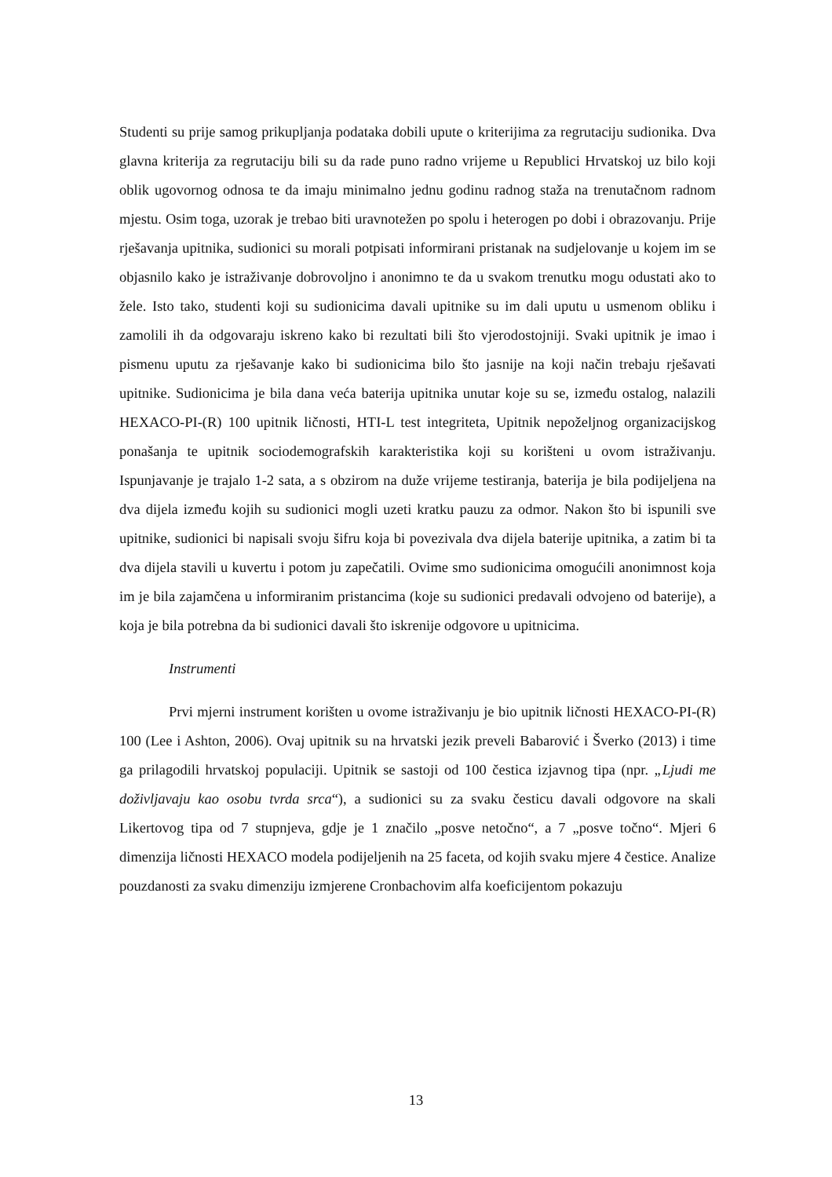Studenti su prije samog prikupljanja podataka dobili upute o kriterijima za regrutaciju sudionika. Dva glavna kriterija za regrutaciju bili su da rade puno radno vrijeme u Republici Hrvatskoj uz bilo koji oblik ugovornog odnosa te da imaju minimalno jednu godinu radnog staža na trenutačnom radnom mjestu. Osim toga, uzorak je trebao biti uravnotežen po spolu i heterogen po dobi i obrazovanju. Prije rješavanja upitnika, sudionici su morali potpisati informirani pristanak na sudjelovanje u kojem im se objasnilo kako je istraživanje dobrovoljno i anonimno te da u svakom trenutku mogu odustati ako to žele. Isto tako, studenti koji su sudionicima davali upitnike su im dali uputu u usmenom obliku i zamolili ih da odgovaraju iskreno kako bi rezultati bili što vjerodostojniji. Svaki upitnik je imao i pismenu uputu za rješavanje kako bi sudionicima bilo što jasnije na koji način trebaju rješavati upitnike. Sudionicima je bila dana veća baterija upitnika unutar koje su se, između ostalog, nalazili HEXACO-PI-(R) 100 upitnik ličnosti, HTI-L test integriteta, Upitnik nepoželjnog organizacijskog ponašanja te upitnik sociodemografskih karakteristika koji su korišteni u ovom istraživanju. Ispunjavanje je trajalo 1-2 sata, a s obzirom na duže vrijeme testiranja, baterija je bila podijeljena na dva dijela između kojih su sudionici mogli uzeti kratku pauzu za odmor. Nakon što bi ispunili sve upitnike, sudionici bi napisali svoju šifru koja bi povezivala dva dijela baterije upitnika, a zatim bi ta dva dijela stavili u kuvertu i potom ju zapečatili. Ovime smo sudionicima omogućili anonimnost koja im je bila zajamčena u informiranim pristancima (koje su sudionici predavali odvojeno od baterije), a koja je bila potrebna da bi sudionici davali što iskrenije odgovore u upitnicima.
Instrumenti
Prvi mjerni instrument korišten u ovome istraživanju je bio upitnik ličnosti HEXACO-PI-(R) 100 (Lee i Ashton, 2006). Ovaj upitnik su na hrvatski jezik preveli Babarović i Šverko (2013) i time ga prilagodili hrvatskoj populaciji. Upitnik se sastoji od 100 čestica izjavnog tipa (npr. „Ljudi me doživljavaju kao osobu tvrda srca“), a sudionici su za svaku česticu davali odgovore na skali Likertovog tipa od 7 stupnjeva, gdje je 1 značilo „posve netočno“, a 7 „posve točno“. Mjeri 6 dimenzija ličnosti HEXACO modela podijeljenih na 25 faceta, od kojih svaku mjere 4 čestice. Analize pouzdanosti za svaku dimenziju izmjerene Cronbachovim alfa koeficijentom pokazuju
13